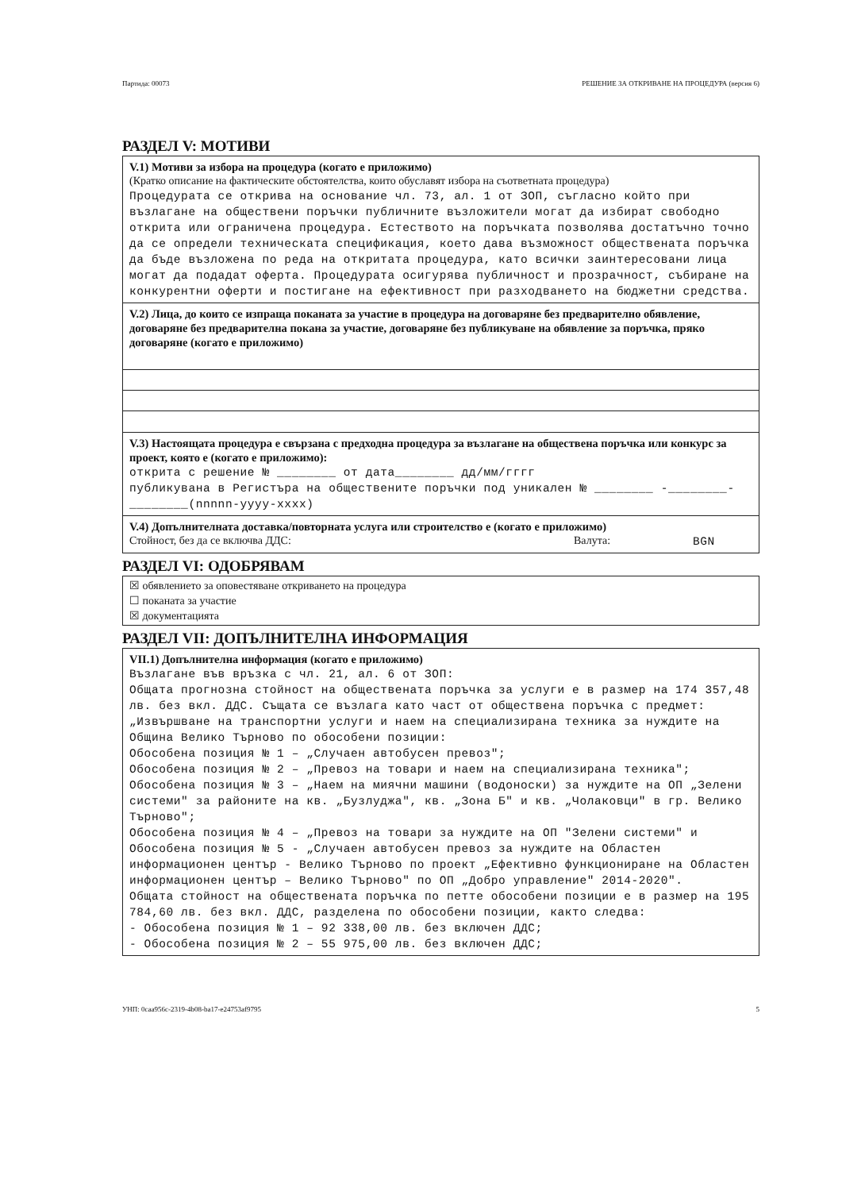Партида: 00073 РЕШЕНИЕ ЗА ОТКРИВАНЕ НА ПРОЦЕДУРА (версия 6)
РАЗДЕЛ V: МОТИВИ
V.1) Мотиви за избора на процедура (когато е приложимо)
(Кратко описание на фактическите обстоятелства, които обуславят избора на съответната процедура)
Процедурата се открива на основание чл. 73, ал. 1 от ЗОП, съгласно който при възлагане на обществени поръчки публичните възложители могат да избират свободно открита или ограничена процедура. Естеството на поръчката позволява достатъчно точно да се определи техническата спецификация, което дава възможност обществената поръчка да бъде възложена по реда на откритата процедура, като всички заинтересовани лица могат да подадат оферта. Процедурата осигурява публичност и прозрачност, събиране на конкурентни оферти и постигане на ефективност при разходването на бюджетни средства.
V.2) Лица, до които се изпраща поканата за участие в процедура на договаряне без предварително обявление, договаряне без предварителна покана за участие, договаряне без публикуване на обявление за поръчка, пряко договаряне (когато е приложимо)
V.3) Настоящата процедура е свързана с предходна процедура за възлагане на обществена поръчка или конкурс за проект, която е (когато е приложимо):
открита с решение № ________ от дата________ дд/мм/гггг
публикувана в Регистъра на обществените поръчки под уникален № ________ -________-________(nnnnn-yyyy-xxxx)
V.4) Допълнителната доставка/повторната услуга или строителство е (когато е приложимо)
Стойност, без да се включва ДДС: Валута: BGN
РАЗДЕЛ VI: ОДОБРЯВАМ
☒ обявлението за оповестяване откриването на процедура
☐ поканата за участие
☒ документацията
РАЗДЕЛ VII: ДОПЪЛНИТЕЛНА ИНФОРМАЦИЯ
VII.1) Допълнителна информация (когато е приложимо)
Възлагане във връзка с чл. 21, ал. 6 от ЗОП:
Общата прогнозна стойност на обществената поръчка за услуги е в размер на 174 357,48 лв. без вкл. ДДС. Същата се възлага като част от обществена поръчка с предмет: „Извършване на транспортни услуги и наем на специализирана техника за нуждите на Община Велико Търново по обособени позиции:
Обособена позиция № 1 – „Случаен автобусен превоз";
Обособена позиция № 2 – „Превоз на товари и наем на специализирана техника";
Обособена позиция № 3 – „Наем на миячни машини (водоноски) за нуждите на ОП „Зелени системи" за районите на кв. „Бузлуджа", кв. „Зона Б" и кв. „Чолаковци" в гр. Велико Търново";
Обособена позиция № 4 – „Превоз на товари за нуждите на ОП "Зелени системи" и
Обособена позиция № 5 - „Случаен автобусен превоз за нуждите на Областен информационен център - Велико Търново по проект „Ефективно функциониране на Областен информационен център – Велико Търново" по ОП „Добро управление" 2014-2020".
Общата стойност на обществената поръчка по петте обособени позиции е в размер на 195 784,60 лв. без вкл. ДДС, разделена по обособени позиции, както следва:
- Обособена позиция № 1 – 92 338,00 лв. без включен ДДС;
- Обособена позиция № 2 – 55 975,00 лв. без включен ДДС;
УНП: 0caa956c-2319-4b08-ba17-e24753af9795 5